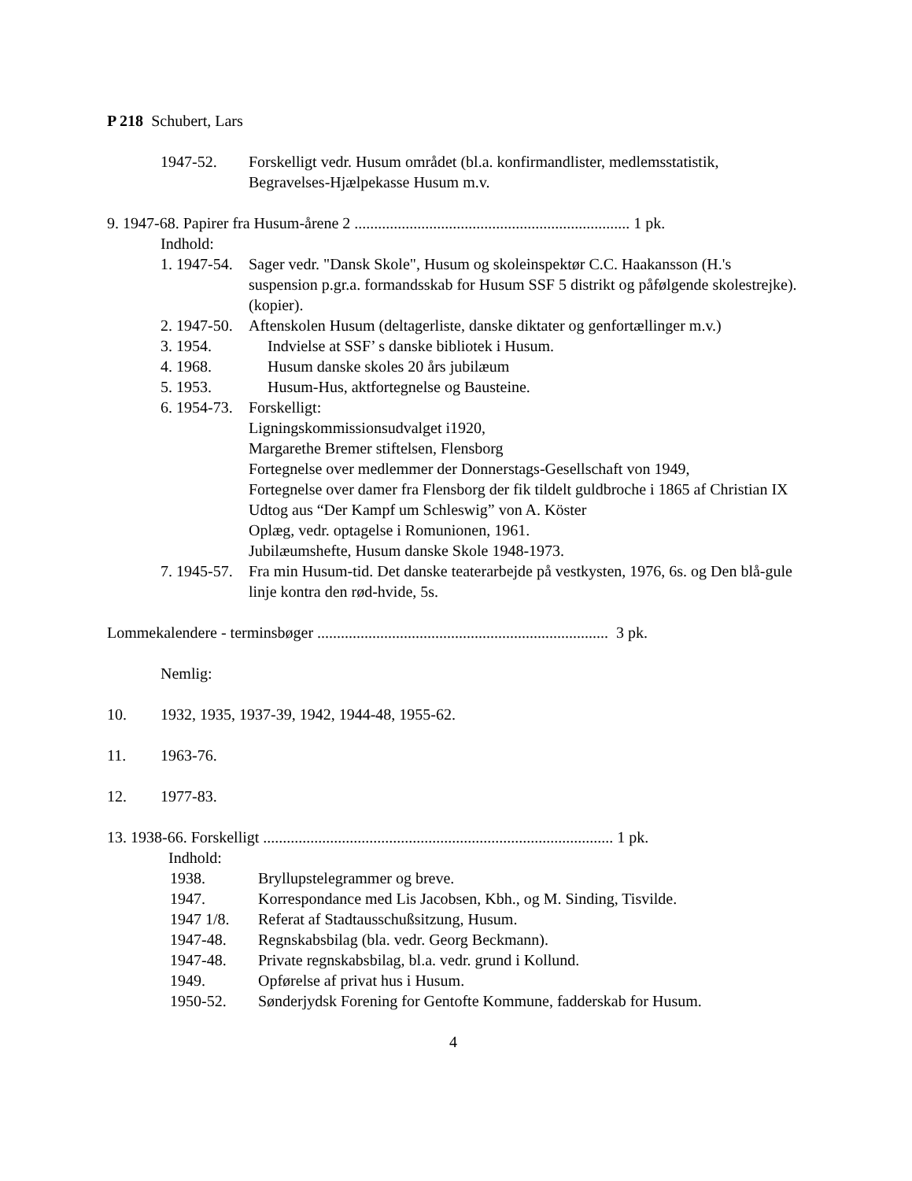P 218 Schubert, Lars
1947-52. Forskelligt vedr. Husum området (bl.a. konfirmandlister, medlemsstatistik, Begravelses-Hjælpekasse Husum m.v.
9. 1947-68. Papirer fra Husum-årene 2 ...................................................................... 1 pk.
Indhold:
1. 1947-54. Sager vedr. "Dansk Skole", Husum og skoleinspektør C.C. Haakansson (H.'s suspension p.gr.a. formandsskab for Husum SSF 5 distrikt og påfølgende skolestrejke). (kopier).
2. 1947-50. Aftenskolen Husum (deltagerliste, danske diktater og genfortællinger m.v.)
3. 1954. Indvielse at SSF’ s danske bibliotek i Husum.
4. 1968. Husum danske skoles 20 års jubilæum
5. 1953. Husum-Hus, aktfortegnelse og Bausteine.
6. 1954-73. Forskelligt:
Ligningskommissionsudvalget i1920,
Margarethe Bremer stiftelsen, Flensborg
Fortegnelse over medlemmer der Donnerstags-Gesellschaft von 1949,
Fortegnelse over damer fra Flensborg der fik tildelt guldbroche i 1865 af Christian IX
Udtog aus “Der Kampf um Schleswig” von A. Köster
Oplæg, vedr. optagelse i Romunionen, 1961.
Jubilæumshefte, Husum danske Skole 1948-1973.
7. 1945-57. Fra min Husum-tid. Det danske teaterarbejde på vestkysten, 1976, 6s. og Den blå-gule linje kontra den rød-hvide, 5s.
Lommekalendere - terminsbøger .......................................................................... 3 pk.
Nemlig:
10. 1932, 1935, 1937-39, 1942, 1944-48, 1955-62.
11. 1963-76.
12. 1977-83.
13. 1938-66. Forskelligt ......................................................................................... 1 pk.
Indhold:
1938. Bryllupstelegrammer og breve.
1947. Korrespondance med Lis Jacobsen, Kbh., og M. Sinding, Tisvilde.
1947 1/8. Referat af Stadtausschußsitzung, Husum.
1947-48. Regnskabsbilag (bla. vedr. Georg Beckmann).
1947-48. Private regnskabsbilag, bl.a. vedr. grund i Kollund.
1949. Opførelse af privat hus i Husum.
1950-52. Sønderjydsk Forening for Gentofte Kommune, fadderskab for Husum.
4